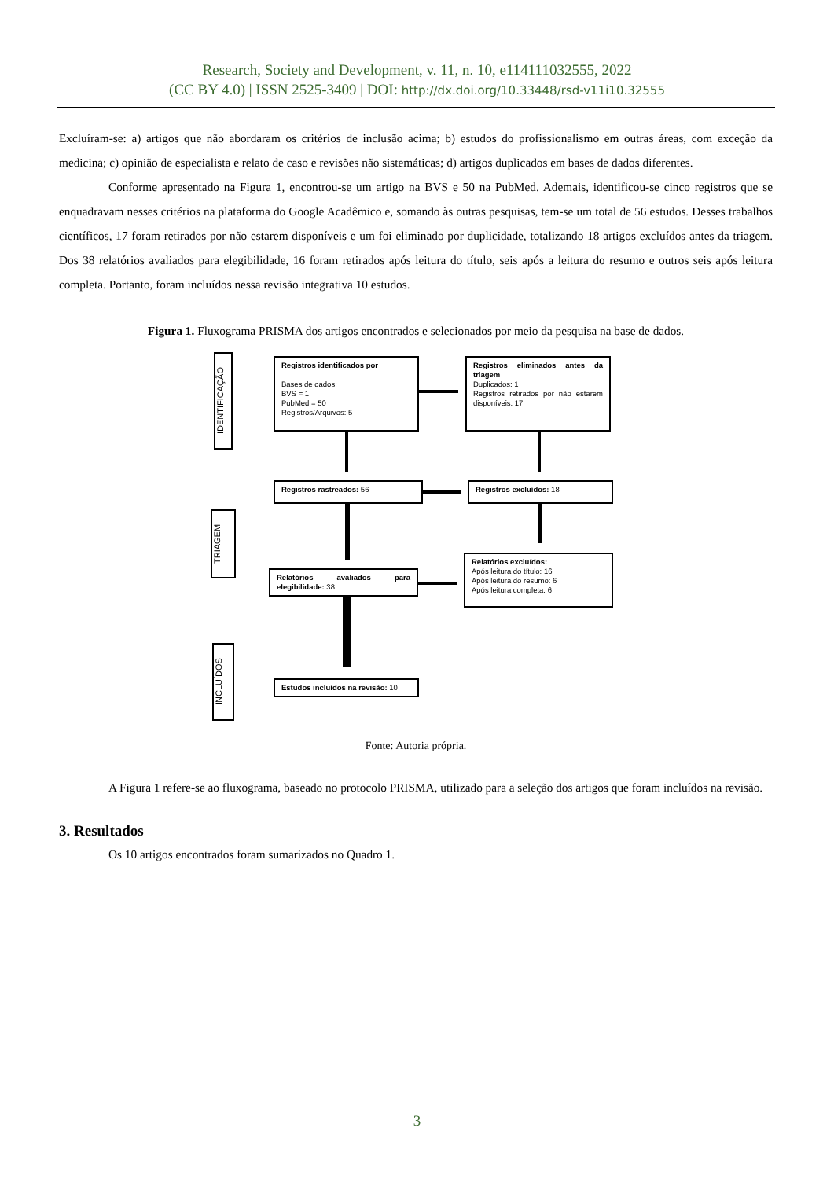Research, Society and Development, v. 11, n. 10, e114111032555, 2022
(CC BY 4.0) | ISSN 2525-3409 | DOI: http://dx.doi.org/10.33448/rsd-v11i10.32555
Excluíram-se: a) artigos que não abordaram os critérios de inclusão acima; b) estudos do profissionalismo em outras áreas, com exceção da medicina; c) opinião de especialista e relato de caso e revisões não sistemáticas; d) artigos duplicados em bases de dados diferentes.
Conforme apresentado na Figura 1, encontrou-se um artigo na BVS e 50 na PubMed. Ademais, identificou-se cinco registros que se enquadravam nesses critérios na plataforma do Google Acadêmico e, somando às outras pesquisas, tem-se um total de 56 estudos. Desses trabalhos científicos, 17 foram retirados por não estarem disponíveis e um foi eliminado por duplicidade, totalizando 18 artigos excluídos antes da triagem. Dos 38 relatórios avaliados para elegibilidade, 16 foram retirados após leitura do título, seis após a leitura do resumo e outros seis após leitura completa. Portanto, foram incluídos nessa revisão integrativa 10 estudos.
Figura 1. Fluxograma PRISMA dos artigos encontrados e selecionados por meio da pesquisa na base de dados.
IDENTIFICAÇÃO
TRIAGEM
INCLUÍDOS
Registros identificados por
Bases de dados:
BVS = 1
PubMed = 50
Registros/Arquivos: 5
Registros eliminados antes da triagem
Duplicados: 1
Registros retirados por não estarem disponíveis: 17
Registros rastreados: 56 Registros excluídos: 18
Relatórios avaliados para elegibilidade: 38
Relatórios excluídos:
Após leitura do título: 16
Após leitura do resumo: 6
Após leitura completa: 6
Estudos incluídos na revisão: 10
Fonte: Autoria própria.
A Figura 1 refere-se ao fluxograma, baseado no protocolo PRISMA, utilizado para a seleção dos artigos que foram incluídos na revisão.
3. Resultados
Os 10 artigos encontrados foram sumarizados no Quadro 1.
3